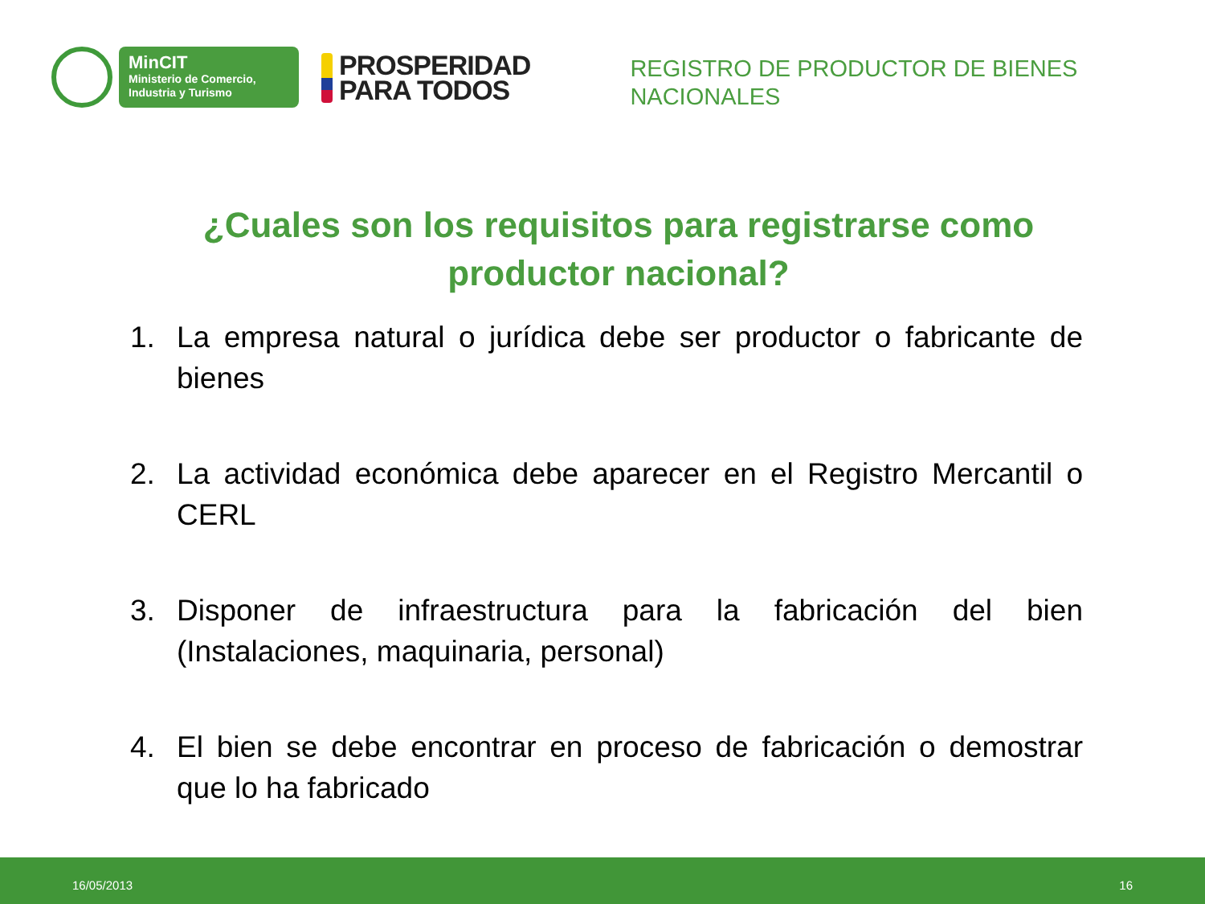MinCIT
Ministerio de Comercio,
Industria y Turismo
PROSPERIDAD
PARA TODOS
REGISTRO DE PRODUCTOR DE BIENES
NACIONALES
¿Cuales son los requisitos para registrarse como productor nacional?
1. La empresa natural o jurídica debe ser productor o fabricante de bienes
2. La actividad económica debe aparecer en el Registro Mercantil o CERL
3. Disponer de infraestructura para la fabricación del bien (Instalaciones, maquinaria, personal)
4. El bien se debe encontrar en proceso de fabricación o demostrar que lo ha fabricado
16/05/2013 16